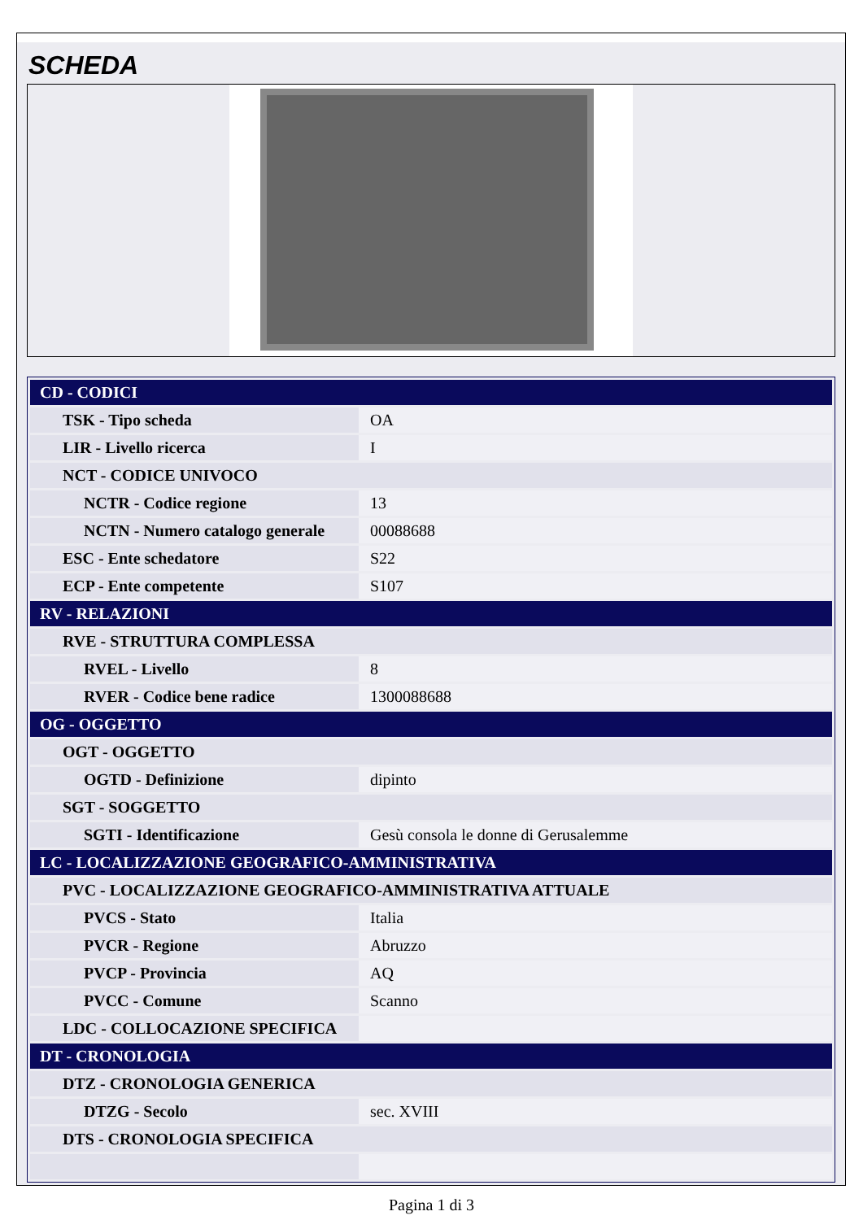SCHEDA
| CD - CODICI | |
| TSK - Tipo scheda | OA |
| LIR - Livello ricerca | I |
| NCT - CODICE UNIVOCO | |
| NCTR - Codice regione | 13 |
| NCTN - Numero catalogo generale | 00088688 |
| ESC - Ente schedatore | S22 |
| ECP - Ente competente | S107 |
| RV - RELAZIONI | |
| RVE - STRUTTURA COMPLESSA | |
| RVEL - Livello | 8 |
| RVER - Codice bene radice | 1300088688 |
| OG - OGGETTO | |
| OGT - OGGETTO | |
| OGTD - Definizione | dipinto |
| SGT - SOGGETTO | |
| SGTI - Identificazione | Gesù consola le donne di Gerusalemme |
| LC - LOCALIZZAZIONE GEOGRAFICO-AMMINISTRATIVA | |
| PVC - LOCALIZZAZIONE GEOGRAFICO-AMMINISTRATIVA ATTUALE | |
| PVCS - Stato | Italia |
| PVCR - Regione | Abruzzo |
| PVCP - Provincia | AQ |
| PVCC - Comune | Scanno |
| LDC - COLLOCAZIONE SPECIFICA | |
| DT - CRONOLOGIA | |
| DTZ - CRONOLOGIA GENERICA | |
| DTZG - Secolo | sec. XVIII |
| DTS - CRONOLOGIA SPECIFICA | |
Pagina 1 di 3